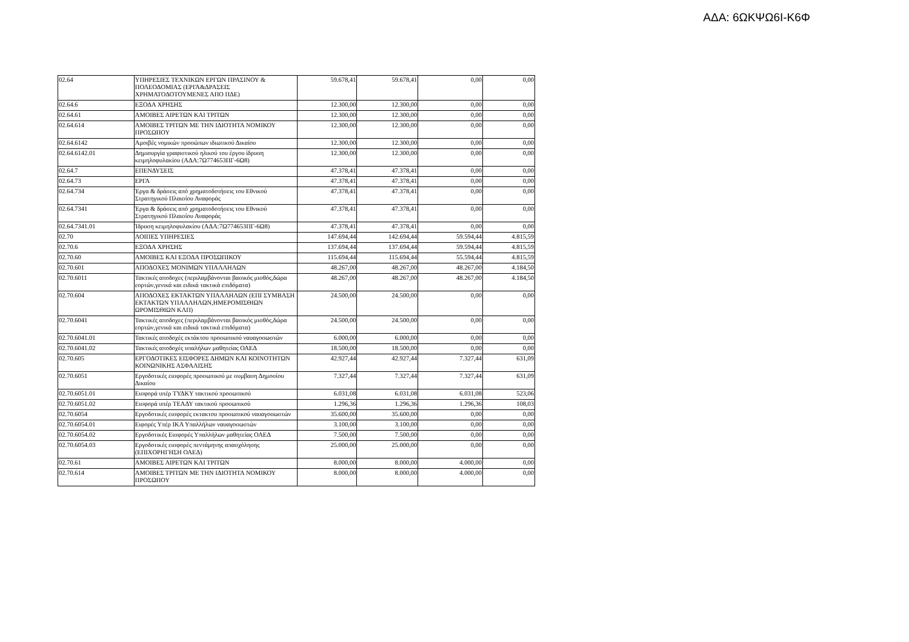ΑΔΑ: 6ΩΚΨΩ6Ι-Κ6Φ
| 02.64 | ΥΠΗΡΕΣΙΕΣ ΤΕΧΝΙΚΩΝ ΕΡΓΩΝ ΠΡΑΣΙΝΟΥ & ΠΟΛΕΟΔΟΜΙΑΣ (ΕΡΓΑ&ΔΡΑΣΕΙΣ ΧΡΗΜΑΤΟΔΟΤΟΥΜΕΝΕΣ ΑΠΟ ΠΔΕ) | 59.678,41 | 59.678,41 | 0,00 | 0,00 |
| 02.64.6 | ΕΞΟΔΑ ΧΡΗΣΗΣ | 12.300,00 | 12.300,00 | 0,00 | 0,00 |
| 02.64.61 | ΑΜΟΙΒΕΣ ΑΙΡΕΤΩΝ ΚΑΙ ΤΡΙΤΩΝ | 12.300,00 | 12.300,00 | 0,00 | 0,00 |
| 02.64.614 | ΑΜΟΙΒΕΣ ΤΡΙΤΩΝ ΜΕ ΤΗΝ ΙΔΙΟΤΗΤΑ ΝΟΜΙΚΟΥ ΠΡΟΣΩΠΟΥ | 12.300,00 | 12.300,00 | 0,00 | 0,00 |
| 02.64.6142 | Αμοιβές νομικών προσώπων ιδιωτικού Δικαίου | 12.300,00 | 12.300,00 | 0,00 | 0,00 |
| 02.64.6142.01 | Δημιουργία γραφιστικού ηλικού του έργου ίδρυση κειμηλοφυλακίου (ΑΔΑ:7Ω774653ΠΓ-6Ω8) | 12.300,00 | 12.300,00 | 0,00 | 0,00 |
| 02.64.7 | ΕΠΕΝΔΥΣΕΙΣ | 47.378,41 | 47.378,41 | 0,00 | 0,00 |
| 02.64.73 | ΕΡΓΑ | 47.378,41 | 47.378,41 | 0,00 | 0,00 |
| 02.64.734 | Έργα & δράσεις από χρηματοδοτήσεις του Εθνικού Στρατηγικού Πλαισίου Αναφοράς | 47.378,41 | 47.378,41 | 0,00 | 0,00 |
| 02.64.7341 | Έργα & δράσεις από χρηματοδοτήσεις του Εθνικού Στρατηγικού Πλαισίου Αναφοράς | 47.378,41 | 47.378,41 | 0,00 | 0,00 |
| 02.64.7341.01 | Ίδρυση κειμηλοφυλακίου (ΑΔΑ:7Ω774653ΠΓ-6Ω8) | 47.378,41 | 47.378,41 | 0,00 | 0,00 |
| 02.70 | ΛΟΙΠΕΣ ΥΠΗΡΕΣΙΕΣ | 147.694,44 | 142.694,44 | 59.594,44 | 4.815,59 |
| 02.70.6 | ΕΞΟΔΑ ΧΡΗΣΗΣ | 137.694,44 | 137.694,44 | 59.594,44 | 4.815,59 |
| 02.70.60 | ΑΜΟΙΒΕΣ ΚΑΙ ΕΞΟΔΑ ΠΡΟΣΩΠΙΚΟΥ | 115.694,44 | 115.694,44 | 55.594,44 | 4.815,59 |
| 02.70.601 | ΑΠΟΔΟΧΕΣ ΜΟΝΙΜΩΝ ΥΠΑΛΛΗΛΩΝ | 48.267,00 | 48.267,00 | 48.267,00 | 4.184,50 |
| 02.70.6011 | Τακτικές αποδοχες (περιλαμβάνονται βασικός μισθός,δώρα εορτών,γενικά και ειδικά τακτικά επιδόματα) | 48.267,00 | 48.267,00 | 48.267,00 | 4.184,50 |
| 02.70.604 | ΑΠΟΔΟΧΕΣ ΕΚΤΑΚΤΩΝ ΥΠΑΛΛΗΛΩΝ (ΕΠΙ ΣΥΜΒΑΣΗ ΕΚΤΑΚΤΩΝ ΥΠΑΛΛΗΛΩΝ,ΗΜΕΡΟΜΙΣΘΙΩΝ ΩΡΟΜΙΣΘΙΩΝ ΚΛΠ) | 24.500,00 | 24.500,00 | 0,00 | 0,00 |
| 02.70.6041 | Τακτικές αποδοχες (περιλαμβάνονται βασικός μισθός,δώρα εορτών,γενικά και ειδικά τακτικά επιδόματα) | 24.500,00 | 24.500,00 | 0,00 | 0,00 |
| 02.70.6041.01 | Τακτικές αποδοχές εκτάκτου προσωπικού ναυαγοσωστών | 6.000,00 | 6.000,00 | 0,00 | 0,00 |
| 02.70.6041.02 | Τακτικές αποδοχές υπαλήλων μαθητείας ΟΑΕΔ | 18.500,00 | 18.500,00 | 0,00 | 0,00 |
| 02.70.605 | ΕΡΓΟΔΟΤΙΚΕΣ ΕΙΣΦΟΡΕΣ ΔΗΜΩΝ ΚΑΙ ΚΟΙΝΟΤΗΤΩΝ ΚΟΙΝΩΝΙΚΗΣ ΑΣΦΑΛΙΣΗΣ | 42.927,44 | 42.927,44 | 7.327,44 | 631,09 |
| 02.70.6051 | Εργοδοτικές εισφορές προσωπικού με συμβαση Δημοσίου Δικαίου | 7.327,44 | 7.327,44 | 7.327,44 | 631,09 |
| 02.70.6051.01 | Εισφορά υπέρ ΤΥΔΚΥ τακτικού προσωπικού | 6.031,08 | 6.031,08 | 6.031,08 | 523,06 |
| 02.70.6051.02 | Εισφορά υπέρ ΤΕΑΔΥ τακτικού προσωπικού | 1.296,36 | 1.296,36 | 1.296,36 | 108,03 |
| 02.70.6054 | Εργοδοτικές εισφορές εκτακτου προσωπικού ναυαγοσωστών | 35.600,00 | 35.600,00 | 0,00 | 0,00 |
| 02.70.6054.01 | Ειφορές Υπέρ ΙΚΑ Υπαλλήλων ναυαγοσωστών | 3.100,00 | 3.100,00 | 0,00 | 0,00 |
| 02.70.6054.02 | Εργοδοτικές Εισφορές Υπαλλήλων μαθητείας ΟΑΕΔ | 7.500,00 | 7.500,00 | 0,00 | 0,00 |
| 02.70.6054.03 | Εργοδοτικές εισφορές πεντάμηνης απασχόλησης (ΕΠΙΧΟΡΗΓΗΣΗ ΟΑΕΔ) | 25.000,00 | 25.000,00 | 0,00 | 0,00 |
| 02.70.61 | ΑΜΟΙΒΕΣ ΑΙΡΕΤΩΝ ΚΑΙ ΤΡΙΤΩΝ | 8.000,00 | 8.000,00 | 4.000,00 | 0,00 |
| 02.70.614 | ΑΜΟΙΒΕΣ ΤΡΙΤΩΝ ΜΕ ΤΗΝ ΙΔΙΟΤΗΤΑ ΝΟΜΙΚΟΥ ΠΡΟΣΩΠΟΥ | 8.000,00 | 8.000,00 | 4.000,00 | 0,00 |